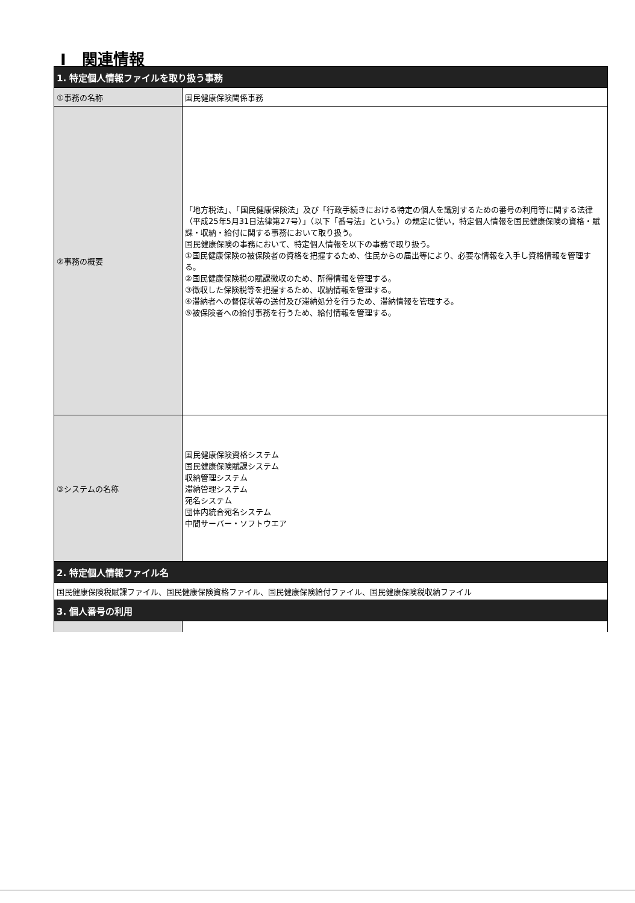Ⅰ　関連情報
| 1. 特定個人情報ファイルを取り扱う事務 | |
| --- | --- |
| ①事務の名称 | 国民健康保険関係事務 |
| ②事務の概要 | 「地方税法」、「国民健康保険法」及び「行政手続きにおける特定の個人を識別するための番号の利用等に関する法律（平成25年5月31日法律第27号）」（以下「番号法」という。）の規定に従い，特定個人情報を国民健康保険の資格・賦課・収納・給付に関する事務において取り扱う。 国民健康保険の事務において、特定個人情報を以下の事務で取り扱う。 ①国民健康保険の被保険者の資格を把握するため、住民からの届出等により、必要な情報を入手し資格情報を管理する。 ②国民健康保険税の賦課徴収のため、所得情報を管理する。 ③徴収した保険税等を把握するため、収納情報を管理する。 ④滞納者への督促状等の送付及び滞納処分を行うため、滞納情報を管理する。 ⑤被保険者への給付事務を行うため、給付情報を管理する。 |
| ③システムの名称 | 国民健康保険資格システム 国民健康保険賦課システム 収納管理システム 滞納管理システム 宛名システム 団体内統合宛名システム 中間サーバー・ソフトウエア |
| 2. 特定個人情報ファイル名 | |
| 国民健康保険税賦課ファイル、国民健康保険資格ファイル、国民健康保険給付ファイル、国民健康保険税収納ファイル | |
| 3. 個人番号の利用 | |